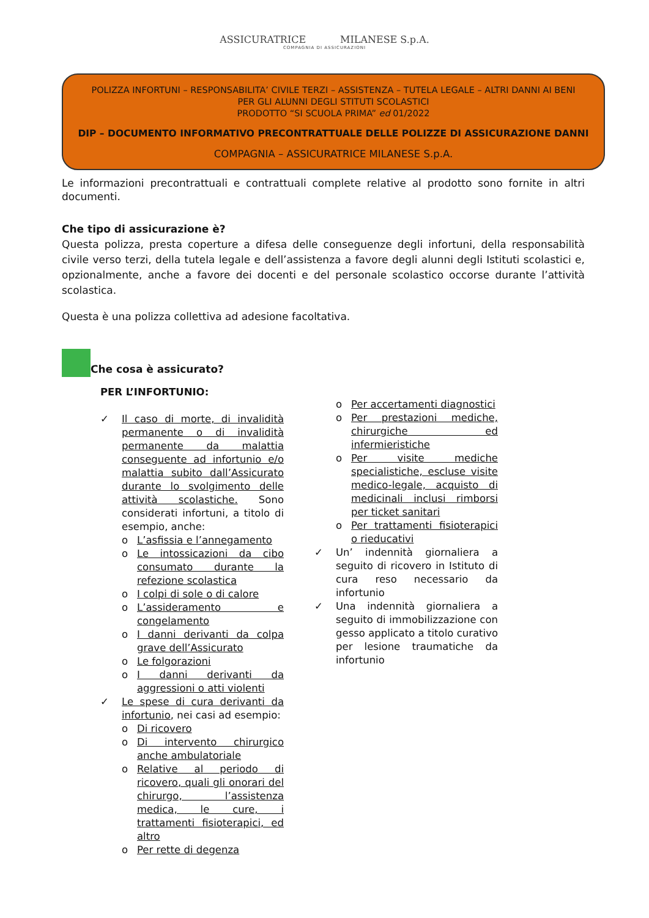ASSICURATRICE MILANESE S.p.A.
COMPAGNIA DI ASSICURAZIONI
POLIZZA INFORTUNI – RESPONSABILITA’ CIVILE TERZI – ASSISTENZA – TUTELA LEGALE – ALTRI DANNI AI BENI
PER GLI ALUNNI DEGLI STITUTI SCOLASTICI
PRODOTTO “SI SCUOLA PRIMA” ed 01/2022
DIP – DOCUMENTO INFORMATIVO PRECONTRATTUALE DELLE POLIZZE DI ASSICURAZIONE DANNI
COMPAGNIA – ASSICURATRICE MILANESE S.p.A.
Le informazioni precontrattuali e contrattuali complete relative al prodotto sono fornite in altri documenti.
Che tipo di assicurazione è?
Questa polizza, presta coperture a difesa delle conseguenze degli infortuni, della responsabilità civile verso terzi, della tutela legale e dell’assistenza a favore degli alunni degli Istituti scolastici e, opzionalmente, anche a favore dei docenti e del personale scolastico occorse durante l’attività scolastica.
Questa è una polizza collettiva ad adesione facoltativa.
Che cosa è assicurato?
PER L’INFORTUNIO:
✓ Il caso di morte, di invalidità permanente o di invalidità permanente da malattia conseguente ad infortunio e/o malattia subito dall’Assicurato durante lo svolgimento delle attività scolastiche. Sono considerati infortuni, a titolo di esempio, anche:
o L’asfissia e l’annegamento
o Le intossicazioni da cibo consumato durante la refezione scolastica
o I colpi di sole o di calore
o L’assideramento e congelamento
o I danni derivanti da colpa grave dell’Assicurato
o Le folgorazioni
o I danni derivanti da aggressioni o atti violenti
✓ Le spese di cura derivanti da infortunio, nei casi ad esempio:
o Di ricovero
o Di intervento chirurgico anche ambulatoriale
o Relative al periodo di ricovero, quali gli onorari del chirurgo, l’assistenza medica, le cure, i trattamenti fisioterapici, ed altro
o Per rette di degenza
o Per accertamenti diagnostici
o Per prestazioni mediche, chirurgiche ed infermieristiche
o Per visite mediche specialistiche, escluse visite medico-legale, acquisto di medicinali inclusi rimborsi per ticket sanitari
o Per trattamenti fisioterapici o rieducativi
✓ Un’ indennità giornaliera a seguito di ricovero in Istituto di cura reso necessario da infortunio
✓ Una indennità giornaliera a seguito di immobilizzazione con gesso applicato a titolo curativo per lesione traumatiche da infortunio